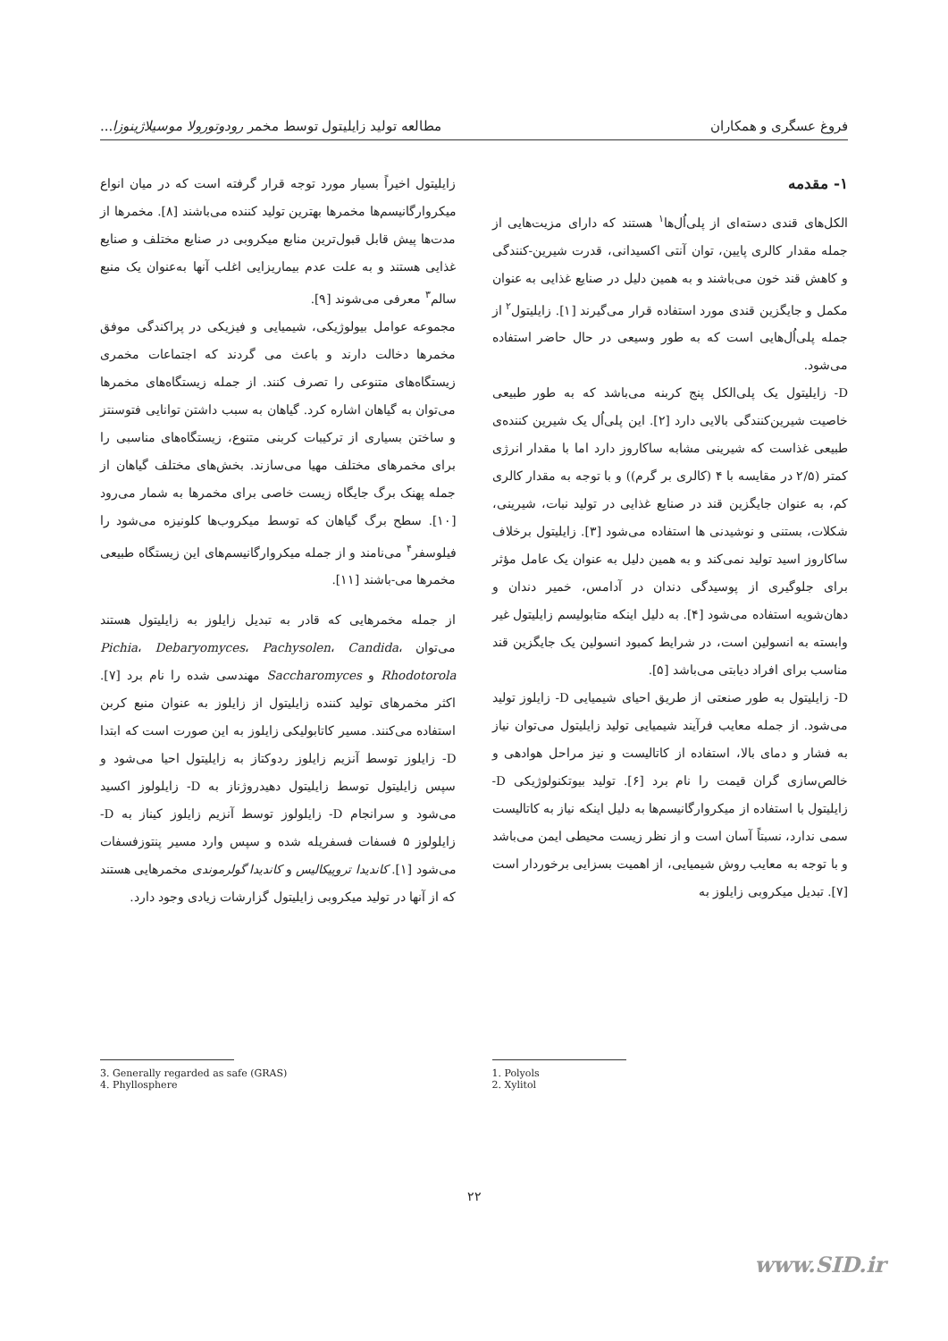فروغ عسگری و همکاران مطالعه تولید زایلیتول توسط مخمر رودوتورولا موسیلاژینوزا...
۱- مقدمه
الکل‌های قندی دسته‌ای از پلی‌اُل‌ها<sup>۱</sup> هستند که دارای مزیت‌هایی از جمله مقدار کالری پایین، توان آنتی اکسیدانی، قدرت شیرین-کنندگی و کاهش قند خون می‌باشند و به همین دلیل در صنایع غذایی به عنوان مکمل و جایگزین قندی مورد استفاده قرار می‌گیرند [۱]. زایلیتول<sup>۲</sup> از جمله پلی‌اُل‌هایی است که به طور وسیعی در حال حاضر استفاده می‌شود.
D- زایلیتول یک پلی‌الکل پنج کربنه می‌باشد که به طور طبیعی خاصیت شیرین‌کنندگی بالایی دارد [۲]. این پلی‌اُل یک شیرین کننده‌ی طبیعی غذاست که شیرینی مشابه ساکاروز دارد اما با مقدار انرژی کمتر (۲/۵ در مقایسه با ۴ (کالری بر گرم)) و با توجه به مقدار کالری کم، به عنوان جایگزین قند در صنایع غذایی در تولید نبات، شیرینی، شکلات، بستنی و نوشیدنی ها استفاده می‌شود [۳]. زایلیتول برخلاف ساکاروز اسید تولید نمی‌کند و به همین دلیل به عنوان یک عامل مؤثر برای جلوگیری از پوسیدگی دندان در آدامس، خمیر دندان و دهان‌شویه استفاده می‌شود [۴]. به دلیل اینکه متابولیسم زایلیتول غیر وابسته به انسولین است، در شرایط کمبود انسولین یک جایگزین قند مناسب برای افراد دیابتی می‌باشد [۵].
D- زایلیتول به طور صنعتی از طریق احیای شیمیایی D- زایلوز تولید می‌شود. از جمله معایب فرآیند شیمیایی تولید زایلیتول می‌توان نیاز به فشار و دمای بالا، استفاده از کاتالیست و نیز مراحل هوادهی و خالص‌سازی گران قیمت را نام برد [۶]. تولید بیوتکنولوژیکی D- زایلیتول با استفاده از میکروارگانیسم‌ها به دلیل اینکه نیاز به کاتالیست سمی ندارد، نسبتاً آسان است و از نظر زیست محیطی ایمن می‌باشد و با توجه به معایب روش شیمیایی، از اهمیت بسزایی برخوردار است [۷]. تبدیل میکروبی زایلوز به
زایلیتول اخیراً بسیار مورد توجه قرار گرفته است که در میان انواع میکروارگانیسم‌ها مخمرها بهترین تولید کننده می‌باشند [۸]. مخمرها از مدت‌ها پیش قابل قبول‌ترین منابع میکروبی در صنایع مختلف و صنایع غذایی هستند و به علت عدم بیماریزایی اغلب آنها به‌عنوان یک منبع سالم<sup>۳</sup> معرفی می‌شوند [۹].
مجموعه عوامل بیولوژیکی، شیمیایی و فیزیکی در پراکندگی موفق مخمرها دخالت دارند و باعث می گردند که اجتماعات مخمری زیستگاه‌های متنوعی را تصرف کنند. از جمله زیستگاه‌های مخمرها می‌توان به گیاهان اشاره کرد. گیاهان به سبب داشتن توانایی فتوسنتز و ساختن بسیاری از ترکیبات کربنی متنوع، زیستگاه‌های مناسبی را برای مخمرهای مختلف مهیا می‌سازند. بخش‌های مختلف گیاهان از جمله پهنک برگ جایگاه زیست خاصی برای مخمرها به شمار می‌رود [۱۰]. سطح برگ گیاهان که توسط میکروب‌ها کلونیزه می‌شود را فیلوسفر<sup>۴</sup> می‌نامند و از جمله میکروارگانیسم‌های این زیستگاه طبیعی مخمرها می-باشند [۱۱].
از جمله مخمرهایی که قادر به تبدیل زایلوز به زایلیتول هستند می‌توان Pichia، Debaryomyces، Pachysolen، Candida، Rhodotorola و Saccharomyces مهندسی شده را نام برد [۷]. اکثر مخمرهای تولید کننده زایلیتول از زایلوز به عنوان منبع کربن استفاده می‌کنند. مسیر کاتابولیکی زایلوز به این صورت است که ابتدا D- زایلوز توسط آنزیم زایلوز ردوکتاز به زایلیتول احیا می‌شود و سپس زایلیتول توسط زایلیتول دهیدروژناز به D- زایلولوز اکسید می‌شود و سرانجام D- زایلولوز توسط آنزیم زایلوز کیناز به D- زایلولوز ۵ فسفات فسفریله شده و سپس وارد مسیر پنتوزفسفات می‌شود [۱]. کاندیدا تروپیکالیس و کاندیدا گولرموندی مخمرهایی هستند که از آنها در تولید میکروبی زایلیتول گزارشات زیادی وجود دارد.
3. Generally regarded as safe (GRAS)
4. Phyllosphere
1. Polyols
2. Xylitol
۲۲
www.SID.ir